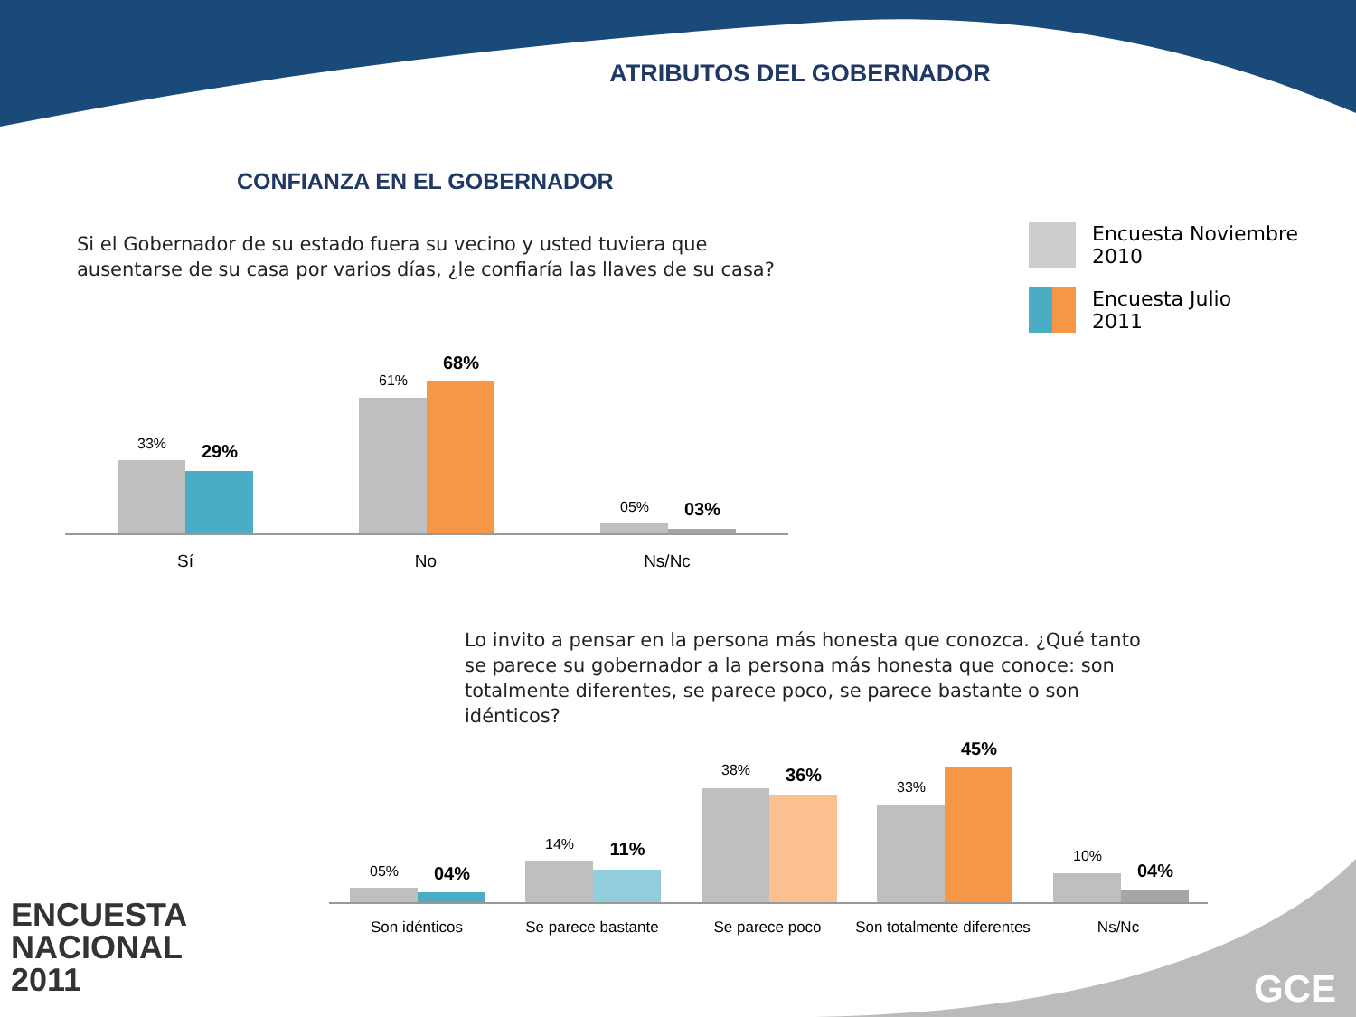ATRIBUTOS DEL GOBERNADOR
CONFIANZA EN EL GOBERNADOR
Si el Gobernador de su estado fuera su vecino y usted tuviera que ausentarse de su casa por varios días, ¿le confiaría las llaves de su casa?
Encuesta Noviembre
2010
Encuesta Julio
2011
33% 29%
61%
68%
05% 03%
Sí No Ns/Nc
Lo invito a pensar en la persona más honesta que conozca. ¿Qué tanto se parece su gobernador a la persona más honesta que conoce: son totalmente diferentes, se parece poco, se parece bastante o son idénticos?
05% 04%
14% 11%
38% 36%
33%
45%
10%
04%
Son idénticos Se parece bastante Se parece poco
Son totalmente diferentes
Ns/Nc
ENCUESTA
NACIONAL
2011
GCE